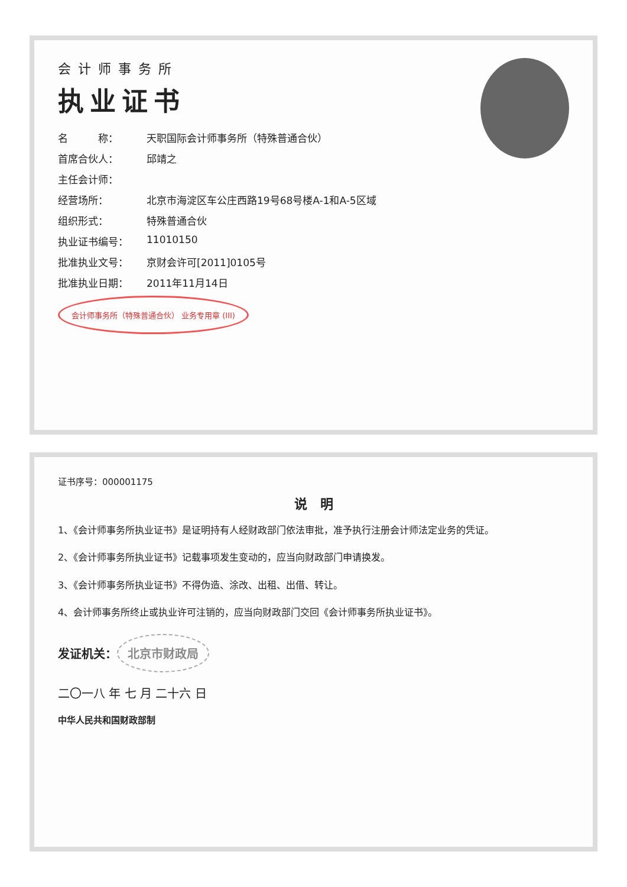会计师事务所
执业证书
名　　　称： 天职国际会计师事务所（特殊普通合伙）
首席合伙人： 邱靖之
主任会计师：
经营场所： 北京市海淀区车公庄西路19号68号楼A-1和A-5区域
组织形式： 特殊普通合伙
执业证书编号： 11010150
批准执业文号： 京财会许可[2011]0105号
批准执业日期： 2011年11月14日
会计师事务所（特殊普通合伙） 业务专用章 (III)
证书序号：000001175
说　明
1、《会计师事务所执业证书》是证明持有人经财政部门依法审批，准予执行注册会计师法定业务的凭证。
2、《会计师事务所执业证书》记载事项发生变动的，应当向财政部门申请换发。
3、《会计师事务所执业证书》不得伪造、涂改、出租、出借、转让。
4、会计师事务所终止或执业许可注销的，应当向财政部门交回《会计师事务所执业证书》。
发证机关： 北京市财政局
二〇一八 年 七 月 二十六 日
中华人民共和国财政部制